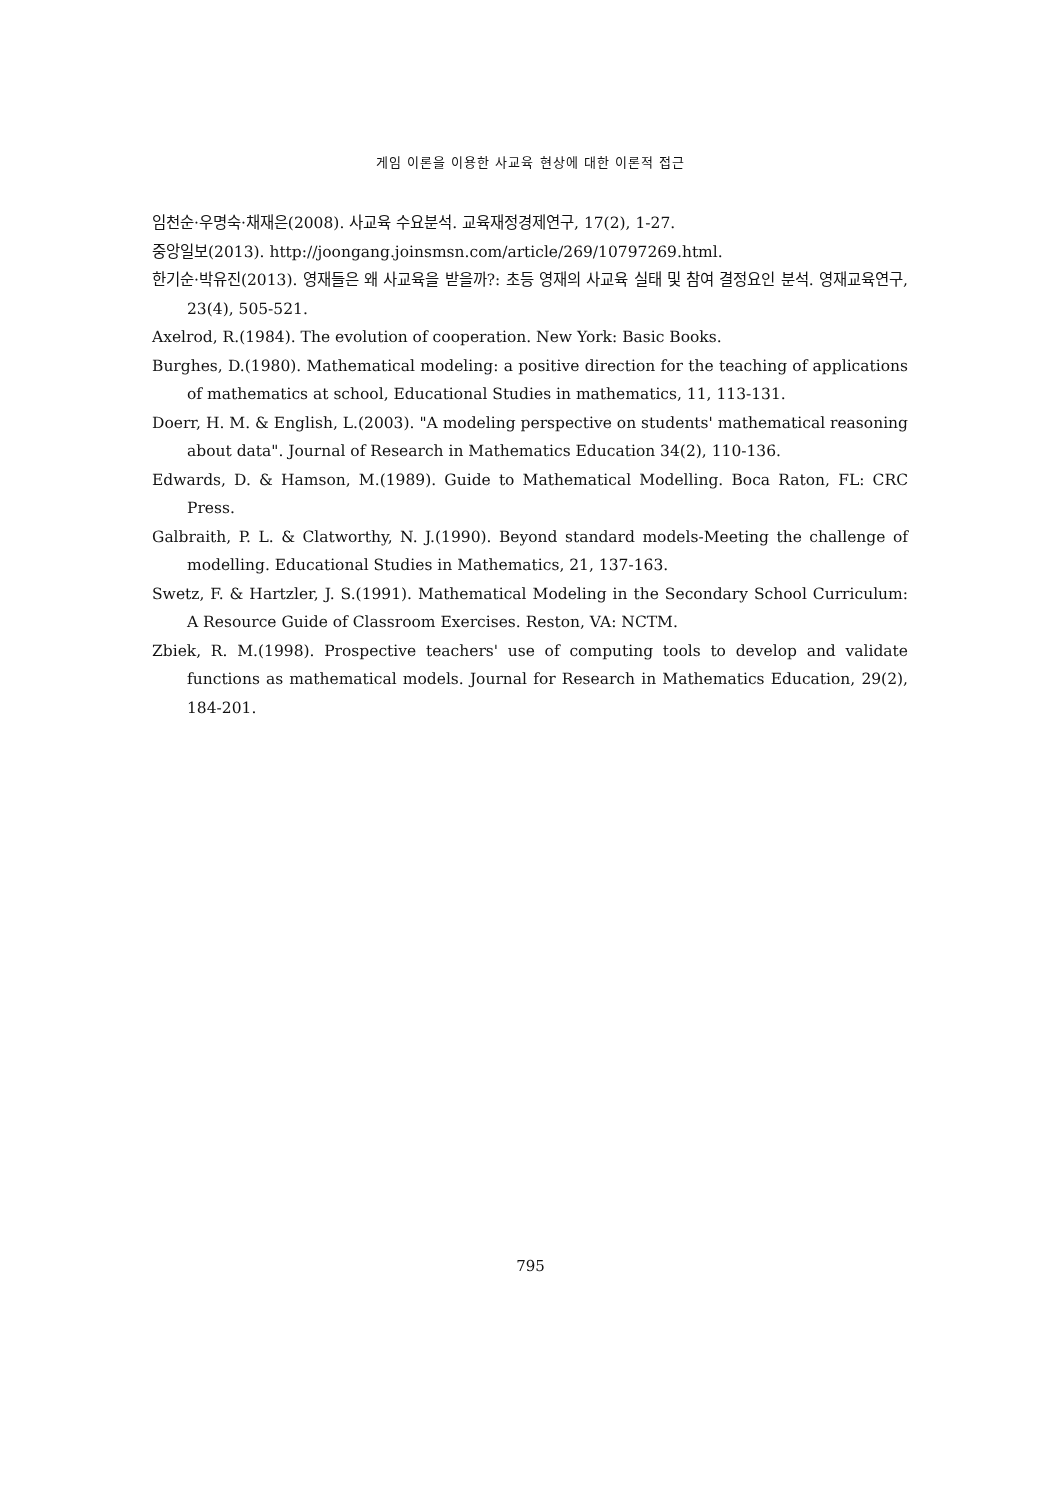게임 이론을 이용한 사교육 현상에 대한 이론적 접근
임천순·우명숙·채재은(2008). 사교육 수요분석. 교육재정경제연구, 17(2), 1-27.
중앙일보(2013). http://joongang.joinsmsn.com/article/269/10797269.html.
한기순·박유진(2013). 영재들은 왜 사교육을 받을까?: 초등 영재의 사교육 실태 및 참여 결정요인 분석. 영재교육연구, 23(4), 505-521.
Axelrod, R.(1984). The evolution of cooperation. New York: Basic Books.
Burghes, D.(1980). Mathematical modeling: a positive direction for the teaching of applications of mathematics at school, Educational Studies in mathematics, 11, 113-131.
Doerr, H. M. & English, L.(2003). "A modeling perspective on students' mathematical reasoning about data". Journal of Research in Mathematics Education 34(2), 110-136.
Edwards, D. & Hamson, M.(1989). Guide to Mathematical Modelling. Boca Raton, FL: CRC Press.
Galbraith, P. L. & Clatworthy, N. J.(1990). Beyond standard models-Meeting the challenge of modelling. Educational Studies in Mathematics, 21, 137-163.
Swetz, F. & Hartzler, J. S.(1991). Mathematical Modeling in the Secondary School Curriculum: A Resource Guide of Classroom Exercises. Reston, VA: NCTM.
Zbiek, R. M.(1998). Prospective teachers' use of computing tools to develop and validate functions as mathematical models. Journal for Research in Mathematics Education, 29(2), 184-201.
795